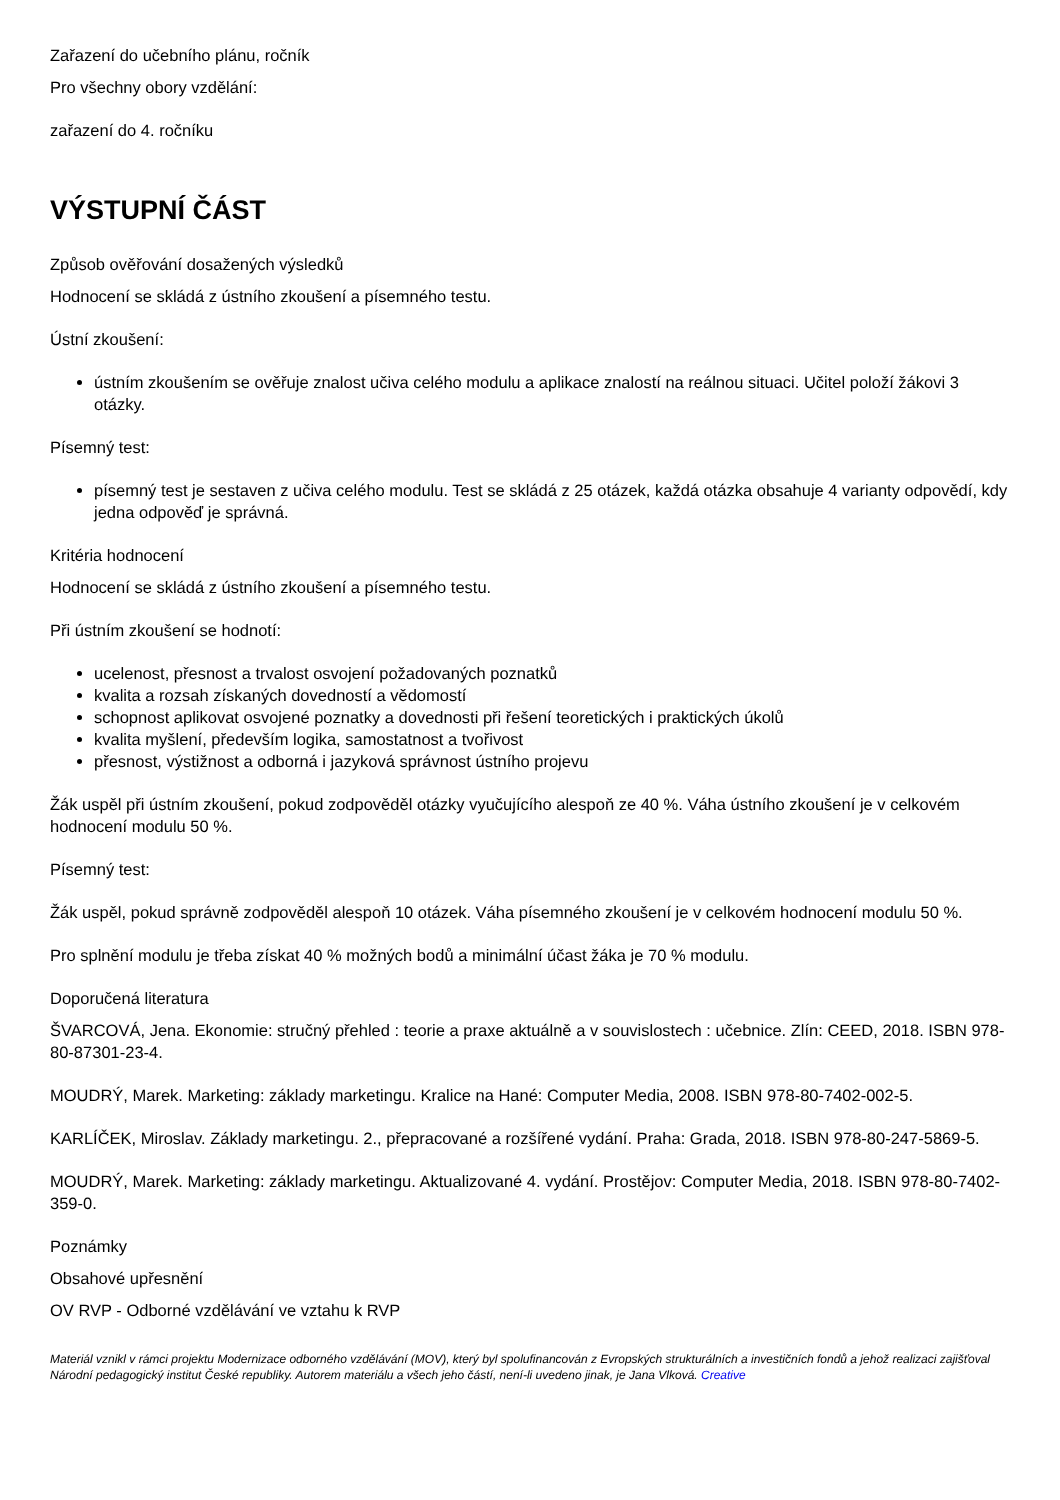Zařazení do učebního plánu, ročník
Pro všechny obory vzdělání:
zařazení do 4. ročníku
VÝSTUPNÍ ČÁST
Způsob ověřování dosažených výsledků
Hodnocení se skládá z ústního zkoušení a písemného testu.
Ústní zkoušení:
ústním zkoušením se ověřuje znalost učiva celého modulu a aplikace znalostí na reálnou situaci. Učitel položí žákovi 3 otázky.
Písemný test:
písemný test je sestaven z učiva celého modulu. Test se skládá z 25 otázek, každá otázka obsahuje 4 varianty odpovědí, kdy jedna odpověď je správná.
Kritéria hodnocení
Hodnocení se skládá z ústního zkoušení a písemného testu.
Při ústním zkoušení se hodnotí:
ucelenost, přesnost a trvalost osvojení požadovaných poznatků
kvalita a rozsah získaných dovedností a vědomostí
schopnost aplikovat osvojené poznatky a dovednosti při řešení teoretických i praktických úkolů
kvalita myšlení, především logika, samostatnost a tvořivost
přesnost, výstižnost a odborná i jazyková správnost ústního projevu
Žák uspěl při ústním zkoušení, pokud zodpověděl otázky vyučujícího alespoň ze 40 %. Váha ústního zkoušení je v celkovém hodnocení modulu 50 %.
Písemný test:
Žák uspěl, pokud správně zodpověděl alespoň 10 otázek. Váha písemného zkoušení je v celkovém hodnocení modulu 50 %.
Pro splnění modulu je třeba získat 40 % možných bodů a minimální účast žáka je 70 % modulu.
Doporučená literatura
ŠVARCOVÁ, Jena. Ekonomie: stručný přehled : teorie a praxe aktuálně a v souvislostech : učebnice. Zlín: CEED, 2018. ISBN 978-80-87301-23-4.
MOUDRÝ, Marek. Marketing: základy marketingu. Kralice na Hané: Computer Media, 2008. ISBN 978-80-7402-002-5.
KARLÍČEK, Miroslav. Základy marketingu. 2., přepracované a rozšířené vydání. Praha: Grada, 2018. ISBN 978-80-247-5869-5.
MOUDRÝ, Marek. Marketing: základy marketingu. Aktualizované 4. vydání. Prostějov: Computer Media, 2018. ISBN 978-80-7402-359-0.
Poznámky
Obsahové upřesnění
OV RVP - Odborné vzdělávání ve vztahu k RVP
Materiál vznikl v rámci projektu Modernizace odborného vzdělávání (MOV), který byl spolufinancován z Evropských strukturálních a investičních fondů a jehož realizaci zajišťoval Národní pedagogický institut České republiky. Autorem materiálu a všech jeho částí, není-li uvedeno jinak, je Jana Vlková. Creative